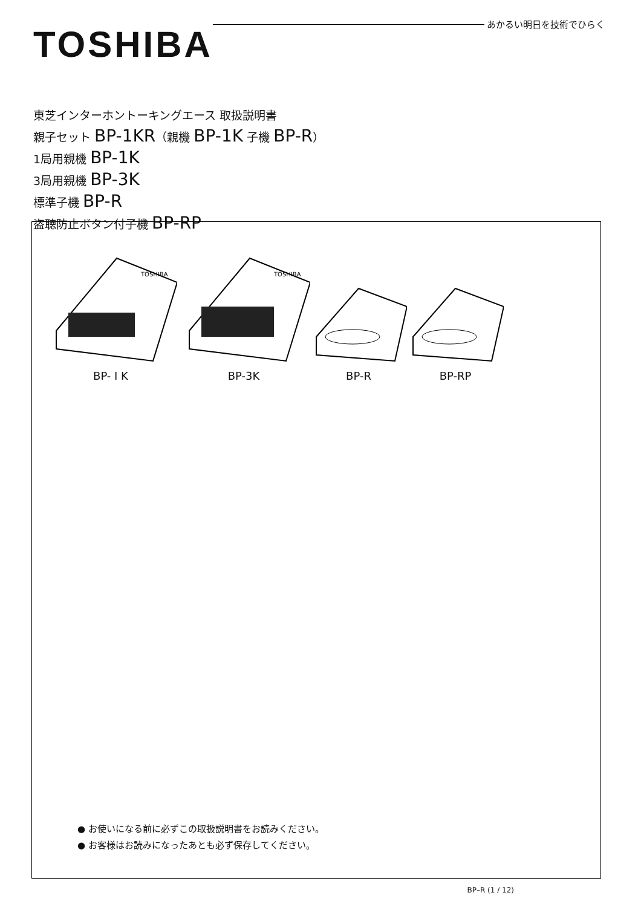TOSHIBA
あかるい明日を技術でひらく
東芝インターホントーキングエース 取扱説明書
親子セット BP-1KR（親機 BP-1K 子機 BP-R）
1局用親機 BP-1K
3局用親機 BP-3K
標準子機 BP-R
盗聴防止ボタン付子機 BP-RP
TOSHIBA
BP- I K
TOSHIBA
BP-3K
BP-R BP-RP
● お使いになる前に必ずこの取扱説明書をお読みください。
● お客様はお読みになったあとも必ず保存してください。
BP–R (1 / 12)